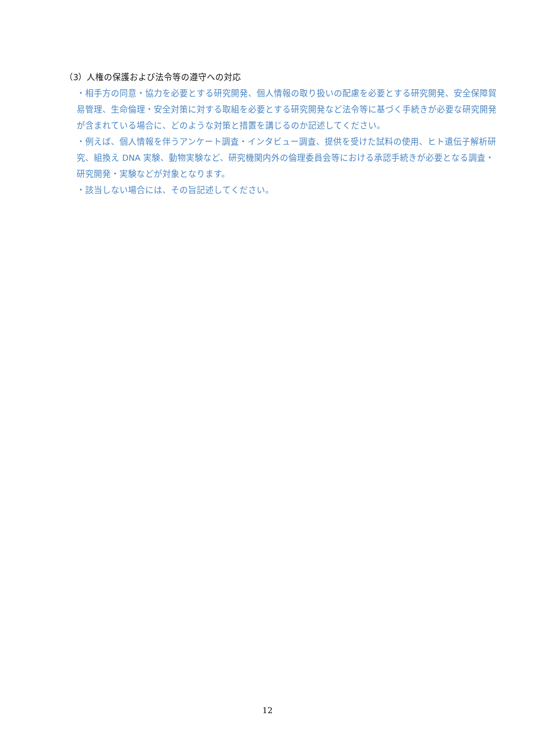（3）人権の保護および法令等の遵守への対応
・相手方の同意・協力を必要とする研究開発、個人情報の取り扱いの配慮を必要とする研究開発、安全保障貿易管理、生命倫理・安全対策に対する取組を必要とする研究開発など法令等に基づく手続きが必要な研究開発が含まれている場合に、どのような対策と措置を講じるのか記述してください。
・例えば、個人情報を伴うアンケート調査・インタビュー調査、提供を受けた試料の使用、ヒト遺伝子解析研究、組換え DNA 実験、動物実験など、研究機関内外の倫理委員会等における承認手続きが必要となる調査・研究開発・実験などが対象となります。
・該当しない場合には、その旨記述してください。
12